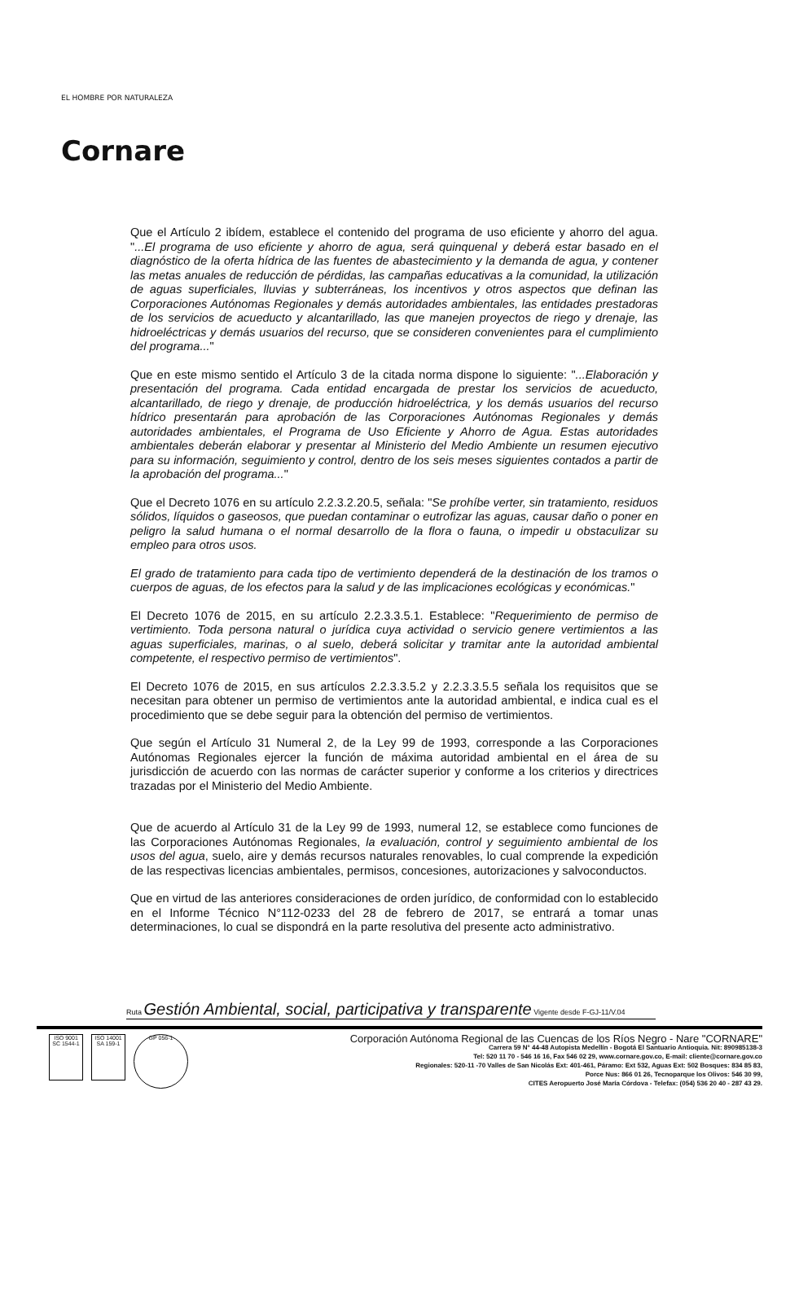EL HOMBRE POR NATURALEZA
Cornare
Que el Artículo 2 ibídem, establece el contenido del programa de uso eficiente y ahorro del agua. "...El programa de uso eficiente y ahorro de agua, será quinquenal y deberá estar basado en el diagnóstico de la oferta hídrica de las fuentes de abastecimiento y la demanda de agua, y contener las metas anuales de reducción de pérdidas, las campañas educativas a la comunidad, la utilización de aguas superficiales, lluvias y subterráneas, los incentivos y otros aspectos que definan las Corporaciones Autónomas Regionales y demás autoridades ambientales, las entidades prestadoras de los servicios de acueducto y alcantarillado, las que manejen proyectos de riego y drenaje, las hidroeléctricas y demás usuarios del recurso, que se consideren convenientes para el cumplimiento del programa..."
Que en este mismo sentido el Artículo 3 de la citada norma dispone lo siguiente: "...Elaboración y presentación del programa. Cada entidad encargada de prestar los servicios de acueducto, alcantarillado, de riego y drenaje, de producción hidroeléctrica, y los demás usuarios del recurso hídrico presentarán para aprobación de las Corporaciones Autónomas Regionales y demás autoridades ambientales, el Programa de Uso Eficiente y Ahorro de Agua. Estas autoridades ambientales deberán elaborar y presentar al Ministerio del Medio Ambiente un resumen ejecutivo para su información, seguimiento y control, dentro de los seis meses siguientes contados a partir de la aprobación del programa..."
Que el Decreto 1076 en su artículo 2.2.3.2.20.5, señala: "Se prohíbe verter, sin tratamiento, residuos sólidos, líquidos o gaseosos, que puedan contaminar o eutrofizar las aguas, causar daño o poner en peligro la salud humana o el normal desarrollo de la flora o fauna, o impedir u obstaculizar su empleo para otros usos.
El grado de tratamiento para cada tipo de vertimiento dependerá de la destinación de los tramos o cuerpos de aguas, de los efectos para la salud y de las implicaciones ecológicas y económicas."
El Decreto 1076 de 2015, en su artículo 2.2.3.3.5.1. Establece: "Requerimiento de permiso de vertimiento. Toda persona natural o jurídica cuya actividad o servicio genere vertimientos a las aguas superficiales, marinas, o al suelo, deberá solicitar y tramitar ante la autoridad ambiental competente, el respectivo permiso de vertimientos".
El Decreto 1076 de 2015, en sus artículos 2.2.3.3.5.2 y 2.2.3.3.5.5 señala los requisitos que se necesitan para obtener un permiso de vertimientos ante la autoridad ambiental, e indica cual es el procedimiento que se debe seguir para la obtención del permiso de vertimientos.
Que según el Artículo 31 Numeral 2, de la Ley 99 de 1993, corresponde a las Corporaciones Autónomas Regionales ejercer la función de máxima autoridad ambiental en el área de su jurisdicción de acuerdo con las normas de carácter superior y conforme a los criterios y directrices trazadas por el Ministerio del Medio Ambiente.
Que de acuerdo al Artículo 31 de la Ley 99 de 1993, numeral 12, se establece como funciones de las Corporaciones Autónomas Regionales, la evaluación, control y seguimiento ambiental de los usos del agua, suelo, aire y demás recursos naturales renovables, lo cual comprende la expedición de las respectivas licencias ambientales, permisos, concesiones, autorizaciones y salvoconductos.
Que en virtud de las anteriores consideraciones de orden jurídico, de conformidad con lo establecido en el Informe Técnico N°112-0233 del 28 de febrero de 2017, se entrará a tomar unas determinaciones, lo cual se dispondrá en la parte resolutiva del presente acto administrativo.
Ruta Gestión Ambiental, social, participativa y transparente Vigente desde F-GJ-11/V.04
ISO 9001
SC 1544-1
ISO 14001
SA 159-1
GP 056-1
Corporación Autónoma Regional de las Cuencas de los Ríos Negro - Nare "CORNARE"
Carrera 59 N° 44-48 Autopista Medellín - Bogotá El Santuario Antioquia. Nit: 890985138-3
Tel: 520 11 70 - 546 16 16, Fax 546 02 29, www.cornare.gov.co, E-mail: cliente@cornare.gov.co
Regionales: 520-11 -70 Valles de San Nicolás Ext: 401-461, Páramo: Ext 532, Aguas Ext: 502 Bosques: 834 85 83,
Porce Nus: 866 01 26, Tecnoparque los Olivos: 546 30 99,
CITES Aeropuerto José María Córdova - Telefax: (054) 536 20 40 - 287 43 29.